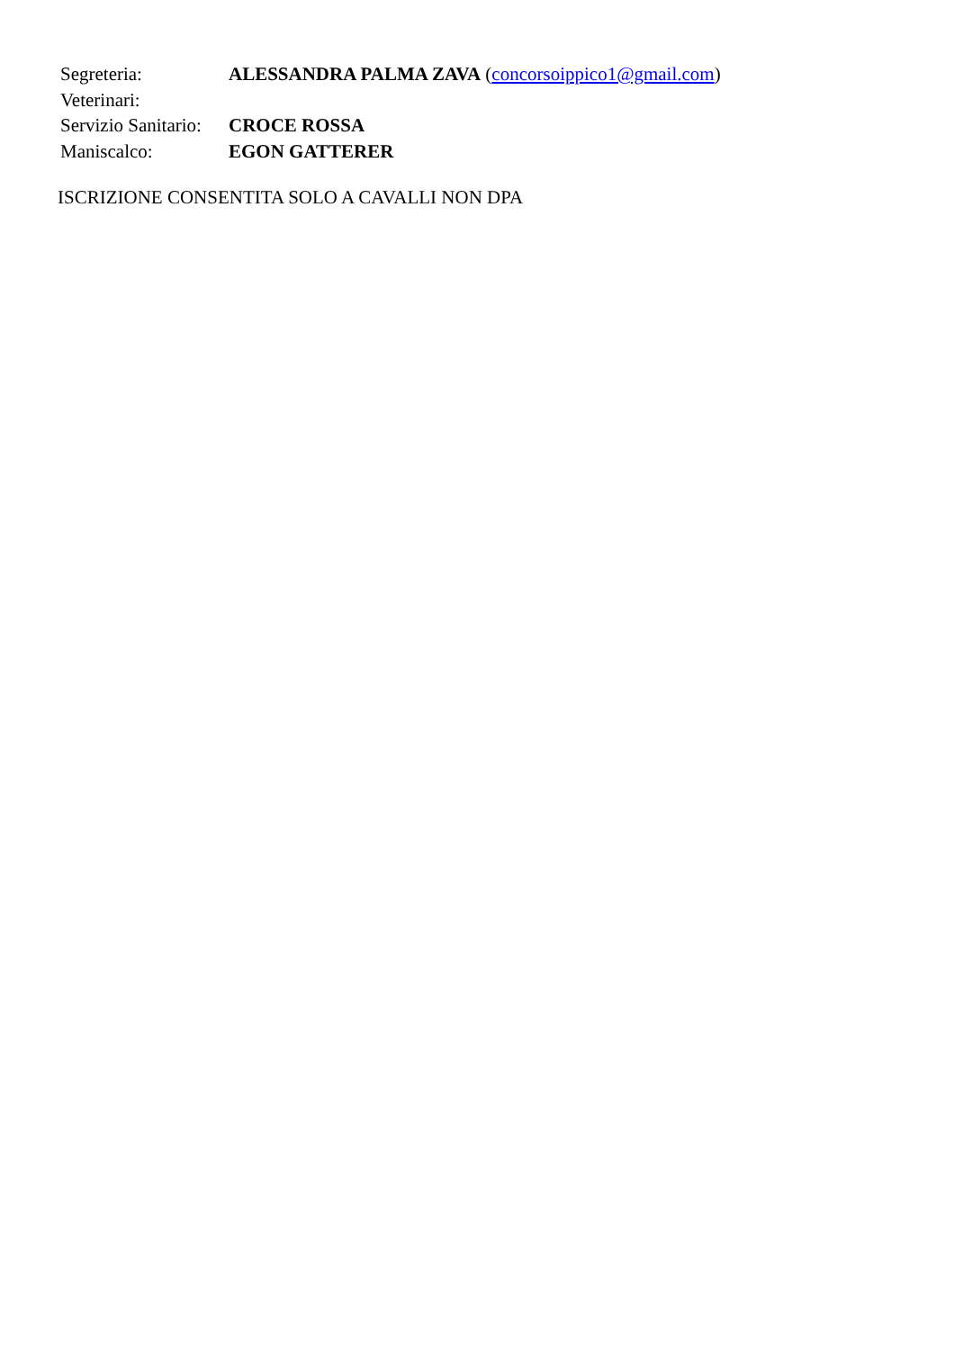Segreteria: ALESSANDRA PALMA ZAVA (concorsoippico1@gmail.com)
Veterinari:
Servizio Sanitario:
CROCE ROSSA
Maniscalco: EGON GATTERER
ISCRIZIONE CONSENTITA SOLO A CAVALLI NON DPA